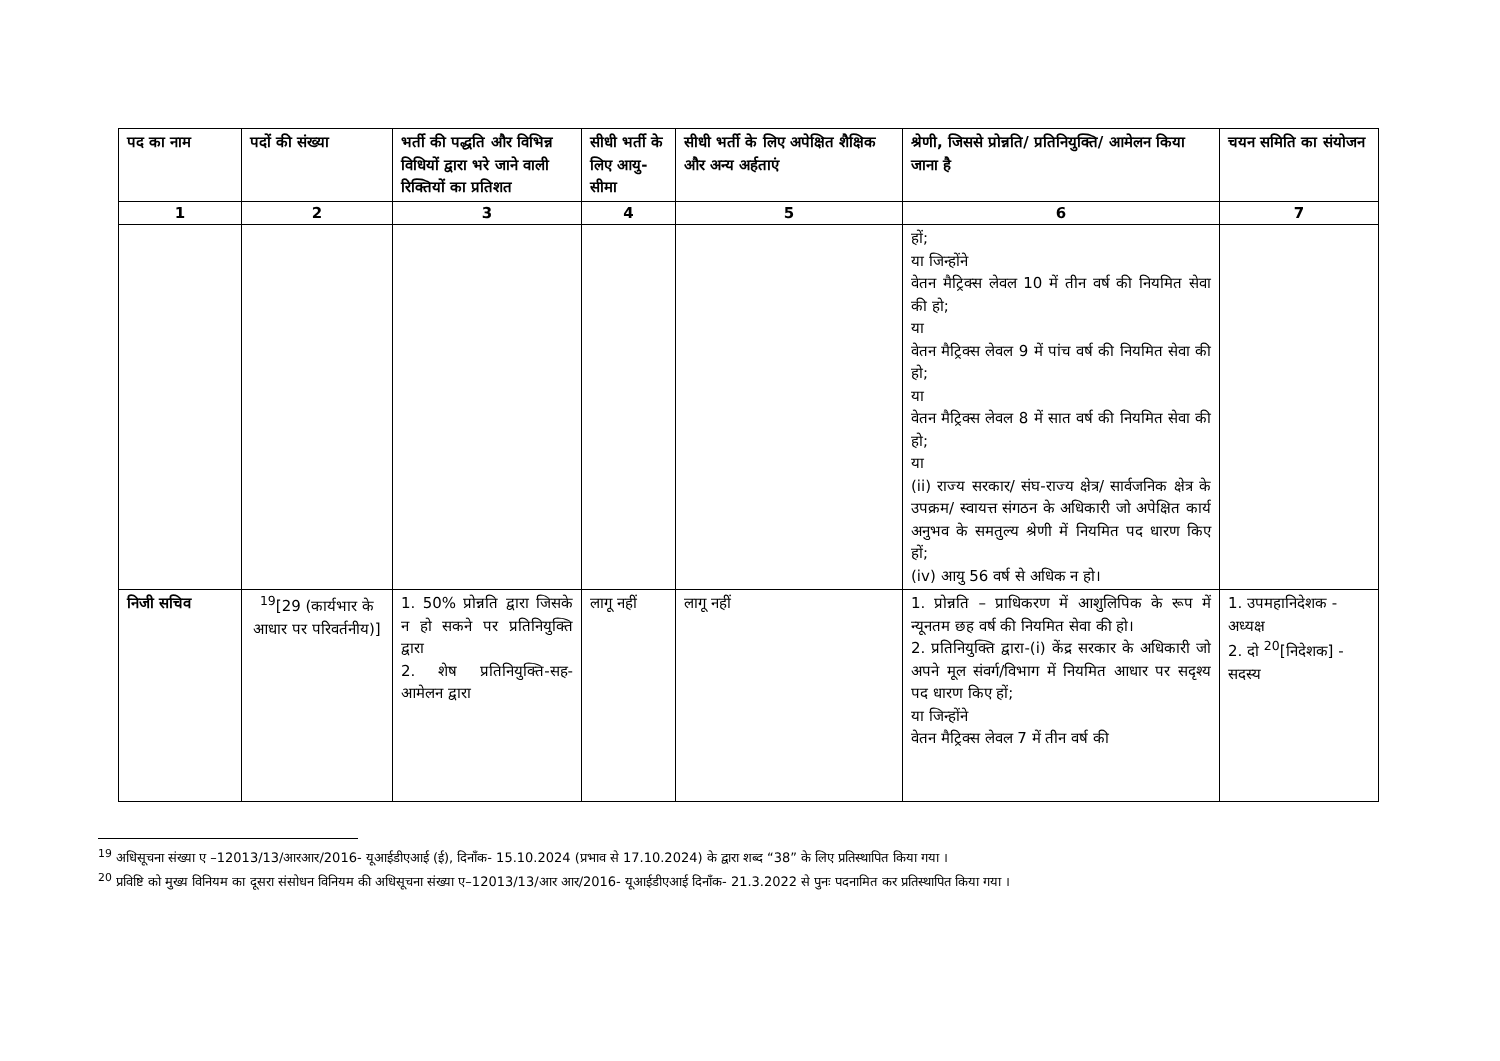| पद का नाम | पदों की संख्या | भर्ती की पद्धति और विभिन्न विधियों द्वारा भरे जाने वाली रिक्तियों का प्रतिशत | सीधी भर्ती के लिए आयु-सीमा | सीधी भर्ती के लिए अपेक्षित शैक्षिक और अन्य अर्हताएं | श्रेणी, जिससे प्रोन्नति/ प्रतिनियुक्ति/ आमेलन किया जाना है | चयन समिति का संयोजन |
| --- | --- | --- | --- | --- | --- | --- |
| 1 | 2 | 3 | 4 | 5 | 6 | 7 |
| | | | | | हों; या जिन्होंने वेतन मैट्रिक्स लेवल 10 में तीन वर्ष की नियमित सेवा की हो; या वेतन मैट्रिक्स लेवल 9 में पांच वर्ष की नियमित सेवा की हो; या वेतन मैट्रिक्स लेवल 8 में सात वर्ष की नियमित सेवा की हो; या (ii) राज्य सरकार/ संघ-राज्य क्षेत्र/ सार्वजनिक क्षेत्र के उपक्रम/ स्वायत्त संगठन के अधिकारी जो अपेक्षित कार्य अनुभव के समतुल्य श्रेणी में नियमित पद धारण किए हों; (iv) आयु 56 वर्ष से अधिक न हो। | |
| निजी सचिव | <sup>19</sup> [29 (कार्यभार के आधार पर परिवर्तनीय)] | 1. 50% प्रोन्नति द्वारा जिसके न हो सकने पर प्रतिनियुक्ति द्वारा 2. शेष प्रतिनियुक्ति-सह-आमेलन द्वारा | लागू नहीं | लागू नहीं | 1. प्रोन्नति – प्राधिकरण में आशुलिपिक के रूप में न्यूनतम छह वर्ष की नियमित सेवा की हो। 2. प्रतिनियुक्ति द्वारा-(i) केंद्र सरकार के अधिकारी जो अपने मूल संवर्ग/विभाग में नियमित आधार पर सदृश्य पद धारण किए हों; या जिन्होंने वेतन मैट्रिक्स लेवल 7 में तीन वर्ष की | 1. उपमहानिदेशक - अध्यक्ष 2. दो <sup>20</sup>[निदेशक] - सदस्य |
<sup>19</sup> अधिसूचना संख्या ए –12013/13/आरआर/2016- यूआईडीएआई (ई), दिनाँक- 15.10.2024 (प्रभाव से 17.10.2024) के द्वारा शब्द “38” के लिए प्रतिस्थापित किया गया ।
<sup>20</sup> प्रविष्टि को मुख्य विनियम का दूसरा संसोधन विनियम की अधिसूचना संख्या ए–12013/13/आर आर/2016- यूआईडीएआई दिनाँक- 21.3.2022 से पुनः पदनामित कर प्रतिस्थापित किया गया ।